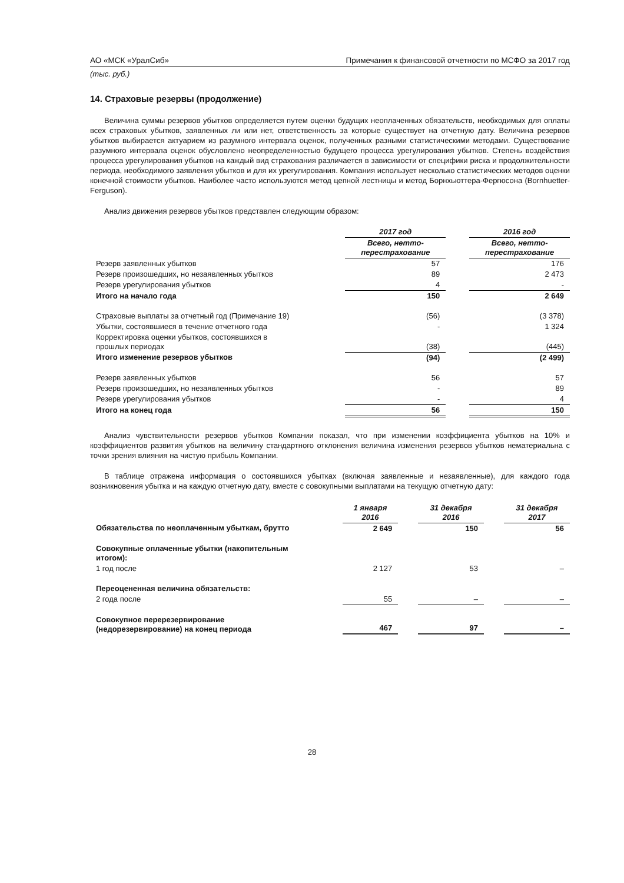АО «МСК «УралСиб» Примечания к финансовой отчетности по МСФО за 2017 год
(тыс. руб.)
14. Страховые резервы (продолжение)
Величина суммы резервов убытков определяется путем оценки будущих неоплаченных обязательств, необходимых для оплаты всех страховых убытков, заявленных ли или нет, ответственность за которые существует на отчетную дату. Величина резервов убытков выбирается актуарием из разумного интервала оценок, полученных разными статистическими методами. Существование разумного интервала оценок обусловлено неопределенностью будущего процесса урегулирования убытков. Степень воздействия процесса урегулирования убытков на каждый вид страхования различается в зависимости от специфики риска и продолжительности периода, необходимого заявления убытков и для их урегулирования. Компания использует несколько статистических методов оценки конечной стоимости убытков. Наиболее часто используются метод цепной лестницы и метод Борнхьюттера-Фергюсона (Bornhuetter-Ferguson).
Анализ движения резервов убытков представлен следующим образом:
| | 2017 год | | 2016 год |
| | Всего, нетто- перестрахование | | Всего, нетто- перестрахование |
| Резерв заявленных убытков | 57 | | 176 |
| Резерв произошедших, но незаявленных убытков | 89 | | 2 473 |
| Резерв урегулирования убытков | 4 | | - |
| Итого на начало года | 150 | | 2 649 |
| Страховые выплаты за отчетный год (Примечание 19) | (56) | | (3 378) |
| Убытки, состоявшиеся в течение отчетного года | - | | 1 324 |
| Корректировка оценки убытков, состоявшихся в прошлых периодах | (38) | | (445) |
| Итого изменение резервов убытков | (94) | | (2 499) |
| Резерв заявленных убытков | 56 | | 57 |
| Резерв произошедших, но незаявленных убытков | - | | 89 |
| Резерв урегулирования убытков | - | | 4 |
| Итого на конец года | 56 | | 150 |
Анализ чувствительности резервов убытков Компании показал, что при изменении коэффициента убытков на 10% и коэффициентов развития убытков на величину стандартного отклонения величина изменения резервов убытков нематериальна с точки зрения влияния на чистую прибыль Компании.
В таблице отражена информация о состоявшихся убытках (включая заявленные и незаявленные), для каждого года возникновения убытка и на каждую отчетную дату, вместе с совокупными выплатами на текущую отчетную дату:
| | 1 января 2016 | | 31 декабря 2016 | | 31 декабря 2017 |
| Обязательства по неоплаченным убыткам, брутто | 2 649 | | 150 | | 56 |
| Совокупные оплаченные убытки (накопительным итогом): | | | | | |
| 1 год после | 2 127 | | 53 | | – |
| Переоцененная величина обязательств: | | | | | |
| 2 года после | 55 | | – | | – |
| Совокупное перерезервирование (недорезервирование) на конец периода | 467 | | 97 | | – |
28